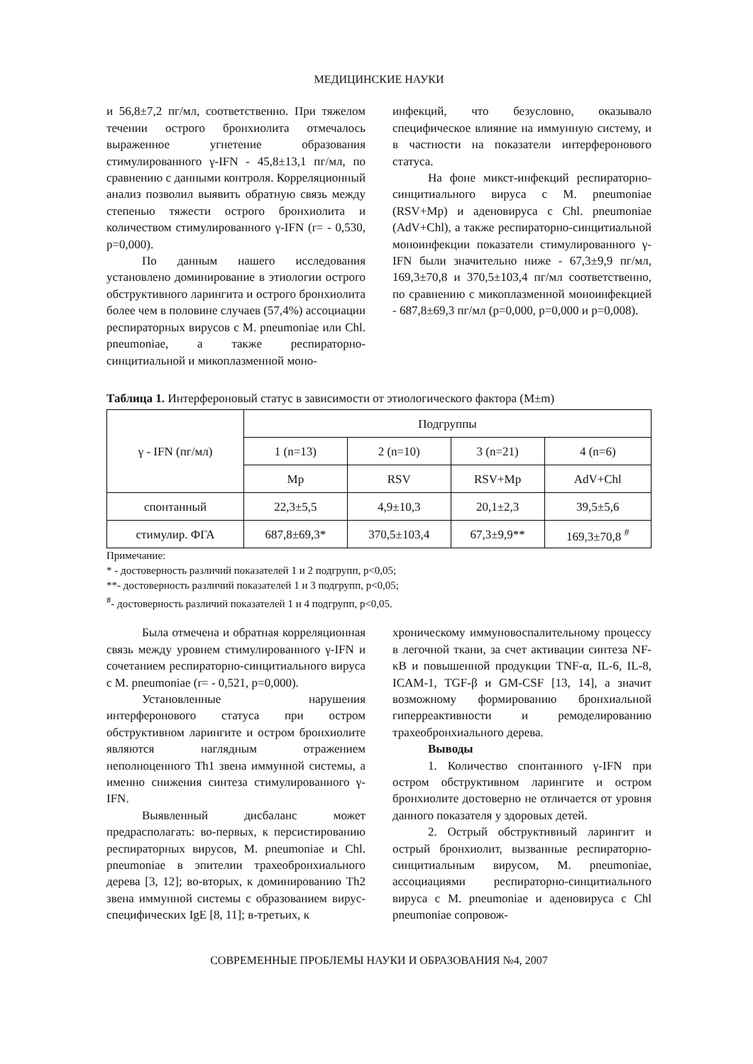МЕДИЦИНСКИЕ НАУКИ
и 56,8±7,2 пг/мл, соответственно. При тяжелом течении острого бронхиолита отмечалось выраженное угнетение образования стимулированного γ-IFN - 45,8±13,1 пг/мл, по сравнению с данными контроля. Корреляционный анализ позволил выявить обратную связь между степенью тяжести острого бронхиолита и количеством стимулированного γ-IFN (r= - 0,530, p=0,000).
По данным нашего исследования установлено доминирование в этиологии острого обструктивного ларингита и острого бронхиолита более чем в половине случаев (57,4%) ассоциации респираторных вирусов с M. pneumoniae или Chl. pneumoniae, а также респираторно-синцитиальной и микоплазменной моно-
инфекций, что безусловно, оказывало специфическое влияние на иммунную систему, и в частности на показатели интерферонового статуса.
На фоне микст-инфекций респираторно-синцитиального вируса с M. pneumoniae (RSV+Mp) и аденовируса с Chl. pneumoniae (AdV+Chl), а также респираторно-синцитиальной моноинфекции показатели стимулированного γ-IFN были значительно ниже - 67,3±9,9 пг/мл, 169,3±70,8 и 370,5±103,4 пг/мл соответственно, по сравнению с микоплазменной моноинфекцией - 687,8±69,3 пг/мл (p=0,000, p=0,000 и p=0,008).
Таблица 1. Интерфероновый статус в зависимости от этиологического фактора (M±m)
| γ - IFN (пг/мл) | Подгруппы | | | |
| --- | --- | --- | --- | --- |
| | 1 (n=13) | 2 (n=10) | 3 (n=21) | 4 (n=6) |
| | Mp | RSV | RSV+Mp | AdV+Chl |
| спонтанный | 22,3±5,5 | 4,9±10,3 | 20,1±2,3 | 39,5±5,6 |
| стимулир. ФГА | 687,8±69,3* | 370,5±103,4 | 67,3±9,9** | 169,3±70,8 <sup>#</sup> |
Примечание:
* - достоверность различий показателей 1 и 2 подгрупп, p<0,05;
**- достоверность различий показателей 1 и 3 подгрупп, p<0,05;
<sup>#</sup>- достоверность различий показателей 1 и 4 подгрупп, p<0,05.
Была отмечена и обратная корреляционная связь между уровнем стимулированного γ-IFN и сочетанием респираторно-синцитиального вируса с M. pneumoniae (r= - 0,521, p=0,000).
Установленные нарушения интерферонового статуса при остром обструктивном ларингите и остром бронхиолите являются наглядным отражением неполноценного Th1 звена иммунной системы, а именно снижения синтеза стимулированного γ-IFN.
Выявленный дисбаланс может предрасполагать: во-первых, к персистированию респираторных вирусов, M. pneumoniae и Chl. pneumoniae в эпителии трахеобронхиального дерева [3, 12]; во-вторых, к доминированию Th2 звена иммунной системы с образованием вирус-специфических IgE [8, 11]; в-третьих, к
хроническому иммуновоспалительному процессу в легочной ткани, за счет активации синтеза NF-κB и повышенной продукции TNF-α, IL-6, IL-8, ICAM-1, TGF-β и GM-CSF [13, 14], а значит возможному формированию бронхиальной гиперреактивности и ремоделированию трахеобронхиального дерева.
Выводы
1. Количество спонтанного γ-IFN при остром обструктивном ларингите и остром бронхиолите достоверно не отличается от уровня данного показателя у здоровых детей.
2. Острый обструктивный ларингит и острый бронхиолит, вызванные респираторно-синцитиальным вирусом, M. pneumoniae, ассоциациями респираторно-синцитиального вируса с M. pneumoniae и аденовируса с Chl pneumoniae сопровож-
СОВРЕМЕННЫЕ ПРОБЛЕМЫ НАУКИ И ОБРАЗОВАНИЯ №4, 2007